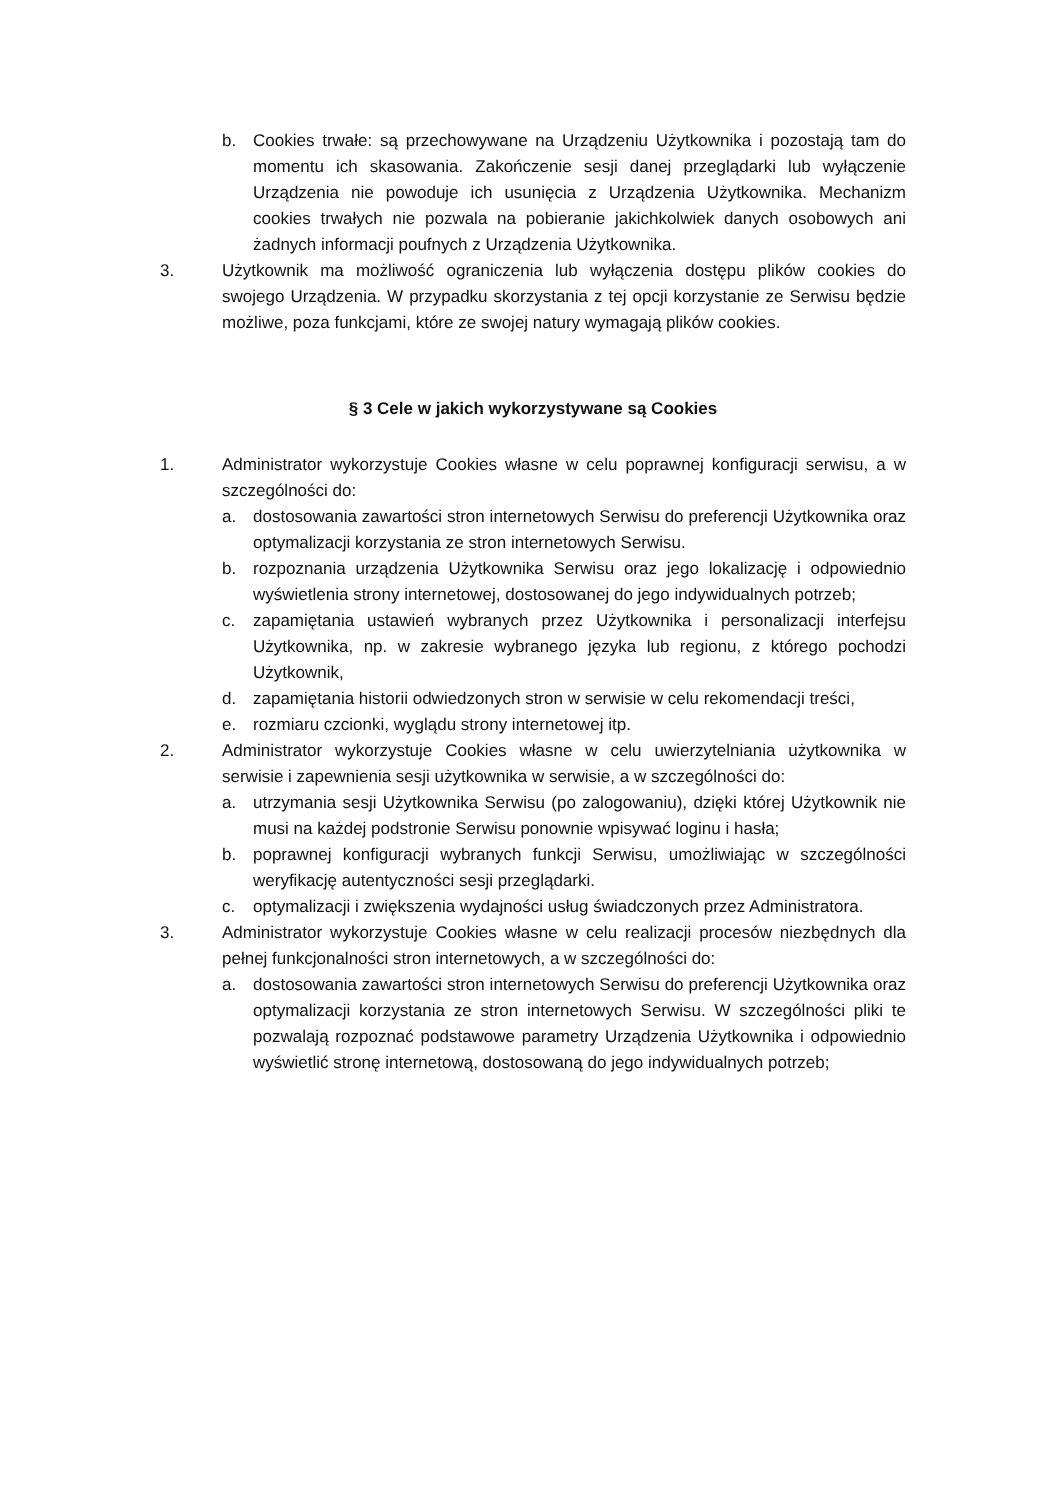b. Cookies trwałe: są przechowywane na Urządzeniu Użytkownika i pozostają tam do momentu ich skasowania. Zakończenie sesji danej przeglądarki lub wyłączenie Urządzenia nie powoduje ich usunięcia z Urządzenia Użytkownika. Mechanizm cookies trwałych nie pozwala na pobieranie jakichkolwiek danych osobowych ani żadnych informacji poufnych z Urządzenia Użytkownika.
3. Użytkownik ma możliwość ograniczenia lub wyłączenia dostępu plików cookies do swojego Urządzenia. W przypadku skorzystania z tej opcji korzystanie ze Serwisu będzie możliwe, poza funkcjami, które ze swojej natury wymagają plików cookies.
§ 3 Cele w jakich wykorzystywane są Cookies
1. Administrator wykorzystuje Cookies własne w celu poprawnej konfiguracji serwisu, a w szczególności do:
a. dostosowania zawartości stron internetowych Serwisu do preferencji Użytkownika oraz optymalizacji korzystania ze stron internetowych Serwisu.
b. rozpoznania urządzenia Użytkownika Serwisu oraz jego lokalizację i odpowiednio wyświetlenia strony internetowej, dostosowanej do jego indywidualnych potrzeb;
c. zapamiętania ustawień wybranych przez Użytkownika i personalizacji interfejsu Użytkownika, np. w zakresie wybranego języka lub regionu, z którego pochodzi Użytkownik,
d. zapamiętania historii odwiedzonych stron w serwisie w celu rekomendacji treści,
e. rozmiaru czcionki, wyglądu strony internetowej itp.
2. Administrator wykorzystuje Cookies własne w celu uwierzytelniania użytkownika w serwisie i zapewnienia sesji użytkownika w serwisie, a w szczególności do:
a. utrzymania sesji Użytkownika Serwisu (po zalogowaniu), dzięki której Użytkownik nie musi na każdej podstronie Serwisu ponownie wpisywać loginu i hasła;
b. poprawnej konfiguracji wybranych funkcji Serwisu, umożliwiając w szczególności weryfikację autentyczności sesji przeglądarki.
c. optymalizacji i zwiększenia wydajności usług świadczonych przez Administratora.
3. Administrator wykorzystuje Cookies własne w celu realizacji procesów niezbędnych dla pełnej funkcjonalności stron internetowych, a w szczególności do:
a. dostosowania zawartości stron internetowych Serwisu do preferencji Użytkownika oraz optymalizacji korzystania ze stron internetowych Serwisu. W szczególności pliki te pozwalają rozpoznać podstawowe parametry Urządzenia Użytkownika i odpowiednio wyświetlić stronę internetową, dostosowaną do jego indywidualnych potrzeb;